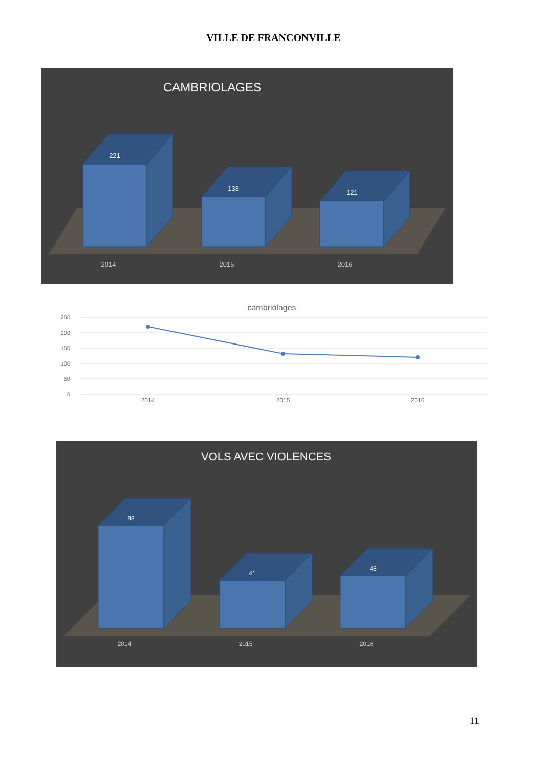VILLE DE FRANCONVILLE
CAMBRIOLAGES
221
133
121
2014
2015
2016
cambriolages
250
200
150
100
50
0
2014
2015
2016
VOLS AVEC VIOLENCES
88
41
45
2014
2015
2016
11